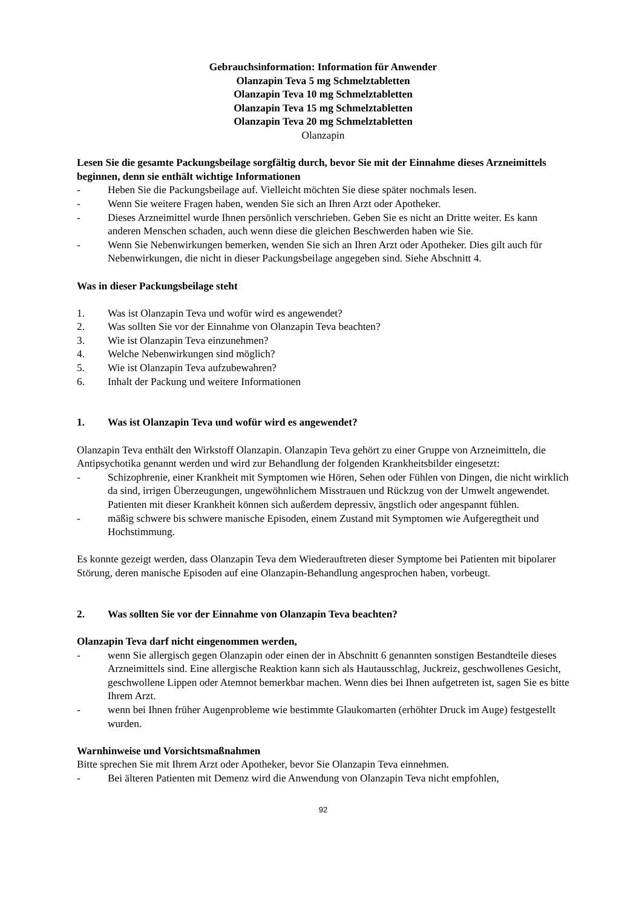Gebrauchsinformation: Information für Anwender
Olanzapin Teva 5 mg Schmelztabletten
Olanzapin Teva 10 mg Schmelztabletten
Olanzapin Teva 15 mg Schmelztabletten
Olanzapin Teva 20 mg Schmelztabletten
Olanzapin
Lesen Sie die gesamte Packungsbeilage sorgfältig durch, bevor Sie mit der Einnahme dieses Arzneimittels beginnen, denn sie enthält wichtige Informationen
- Heben Sie die Packungsbeilage auf. Vielleicht möchten Sie diese später nochmals lesen.
- Wenn Sie weitere Fragen haben, wenden Sie sich an Ihren Arzt oder Apotheker.
- Dieses Arzneimittel wurde Ihnen persönlich verschrieben. Geben Sie es nicht an Dritte weiter. Es kann anderen Menschen schaden, auch wenn diese die gleichen Beschwerden haben wie Sie.
- Wenn Sie Nebenwirkungen bemerken, wenden Sie sich an Ihren Arzt oder Apotheker. Dies gilt auch für Nebenwirkungen, die nicht in dieser Packungsbeilage angegeben sind. Siehe Abschnitt 4.
Was in dieser Packungsbeilage steht
1. Was ist Olanzapin Teva und wofür wird es angewendet?
2. Was sollten Sie vor der Einnahme von Olanzapin Teva beachten?
3. Wie ist Olanzapin Teva einzunehmen?
4. Welche Nebenwirkungen sind möglich?
5. Wie ist Olanzapin Teva aufzubewahren?
6. Inhalt der Packung und weitere Informationen
1. Was ist Olanzapin Teva und wofür wird es angewendet?
Olanzapin Teva enthält den Wirkstoff Olanzapin. Olanzapin Teva gehört zu einer Gruppe von Arzneimitteln, die Antipsychotika genannt werden und wird zur Behandlung der folgenden Krankheitsbilder eingesetzt:
- Schizophrenie, einer Krankheit mit Symptomen wie Hören, Sehen oder Fühlen von Dingen, die nicht wirklich da sind, irrigen Überzeugungen, ungewöhnlichem Misstrauen und Rückzug von der Umwelt angewendet. Patienten mit dieser Krankheit können sich außerdem depressiv, ängstlich oder angespannt fühlen.
- mäßig schwere bis schwere manische Episoden, einem Zustand mit Symptomen wie Aufgeregtheit und Hochstimmung.
Es konnte gezeigt werden, dass Olanzapin Teva dem Wiederauftreten dieser Symptome bei Patienten mit bipolarer Störung, deren manische Episoden auf eine Olanzapin-Behandlung angesprochen haben, vorbeugt.
2. Was sollten Sie vor der Einnahme von Olanzapin Teva beachten?
Olanzapin Teva darf nicht eingenommen werden,
- wenn Sie allergisch gegen Olanzapin oder einen der in Abschnitt 6 genannten sonstigen Bestandteile dieses Arzneimittels sind. Eine allergische Reaktion kann sich als Hautausschlag, Juckreiz, geschwollenes Gesicht, geschwollene Lippen oder Atemnot bemerkbar machen. Wenn dies bei Ihnen aufgetreten ist, sagen Sie es bitte Ihrem Arzt.
- wenn bei Ihnen früher Augenprobleme wie bestimmte Glaukomarten (erhöhter Druck im Auge) festgestellt wurden.
Warnhinweise und Vorsichtsmaßnahmen
Bitte sprechen Sie mit Ihrem Arzt oder Apotheker, bevor Sie Olanzapin Teva einnehmen.
- Bei älteren Patienten mit Demenz wird die Anwendung von Olanzapin Teva nicht empfohlen,
92